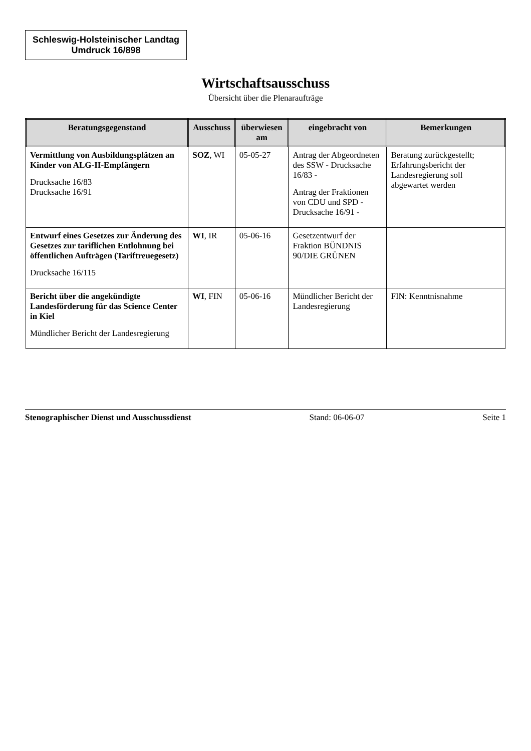Schleswig-Holsteinischer Landtag
Umdruck 16/898
Wirtschaftsausschuss
Übersicht über die Plenaraufträge
| Beratungsgegenstand | Ausschuss | überwiesen am | eingebracht von | Bemerkungen |
| --- | --- | --- | --- | --- |
| Vermittlung von Ausbildungsplätzen an Kinder von ALG-II-Empfängern Drucksache 16/83 Drucksache 16/91 | SOZ , WI | 05-05-27 | Antrag der Abgeordneten des SSW - Drucksache 16/83 - Antrag der Fraktionen von CDU und SPD - Drucksache 16/91 - | Beratung zurückgestellt; Erfahrungsbericht der Landesregierung soll abgewartet werden |
| Entwurf eines Gesetzes zur Änderung des Gesetzes zur tariflichen Entlohnung bei öffentlichen Aufträgen (Tariftreuegesetz) Drucksache 16/115 | WI , IR | 05-06-16 | Gesetzentwurf der Fraktion BÜNDNIS 90/DIE GRÜNEN | |
| Bericht über die angekündigte Landesförderung für das Science Center in Kiel Mündlicher Bericht der Landesregierung | WI , FIN | 05-06-16 | Mündlicher Bericht der Landesregierung | FIN: Kenntnisnahme |
Stenographischer Dienst und Ausschussdienst Stand: 06-06-07 Seite 1